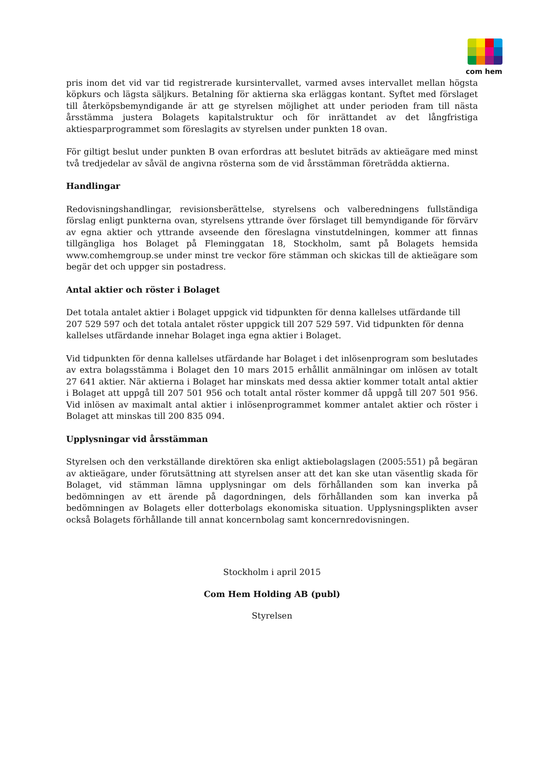com hem
pris inom det vid var tid registrerade kursintervallet, varmed avses intervallet mellan högsta köpkurs och lägsta säljkurs. Betalning för aktierna ska erläggas kontant. Syftet med förslaget till återköpsbemyndigande är att ge styrelsen möjlighet att under perioden fram till nästa årsstämma justera Bolagets kapitalstruktur och för inrättandet av det långfristiga aktiesparprogrammet som föreslagits av styrelsen under punkten 18 ovan.
För giltigt beslut under punkten B ovan erfordras att beslutet biträds av aktieägare med minst två tredjedelar av såväl de angivna rösterna som de vid årsstämman företrädda aktierna.
Handlingar
Redovisningshandlingar, revisionsberättelse, styrelsens och valberedningens fullständiga förslag enligt punkterna ovan, styrelsens yttrande över förslaget till bemyndigande för förvärv av egna aktier och yttrande avseende den föreslagna vinstutdelningen, kommer att finnas tillgängliga hos Bolaget på Fleminggatan 18, Stockholm, samt på Bolagets hemsida www.comhemgroup.se under minst tre veckor före stämman och skickas till de aktieägare som begär det och uppger sin postadress.
Antal aktier och röster i Bolaget
Det totala antalet aktier i Bolaget uppgick vid tidpunkten för denna kallelses utfärdande till 207 529 597 och det totala antalet röster uppgick till 207 529 597. Vid tidpunkten för denna kallelses utfärdande innehar Bolaget inga egna aktier i Bolaget.
Vid tidpunkten för denna kallelses utfärdande har Bolaget i det inlösenprogram som beslutades av extra bolagsstämma i Bolaget den 10 mars 2015 erhållit anmälningar om inlösen av totalt 27 641 aktier. När aktierna i Bolaget har minskats med dessa aktier kommer totalt antal aktier i Bolaget att uppgå till 207 501 956 och totalt antal röster kommer då uppgå till 207 501 956. Vid inlösen av maximalt antal aktier i inlösenprogrammet kommer antalet aktier och röster i Bolaget att minskas till 200 835 094.
Upplysningar vid årsstämman
Styrelsen och den verkställande direktören ska enligt aktiebolagslagen (2005:551) på begäran av aktieägare, under förutsättning att styrelsen anser att det kan ske utan väsentlig skada för Bolaget, vid stämman lämna upplysningar om dels förhållanden som kan inverka på bedömningen av ett ärende på dagordningen, dels förhållanden som kan inverka på bedömningen av Bolagets eller dotterbolags ekonomiska situation. Upplysningsplikten avser också Bolagets förhållande till annat koncernbolag samt koncernredovisningen.
Stockholm i april 2015
Com Hem Holding AB (publ)
Styrelsen